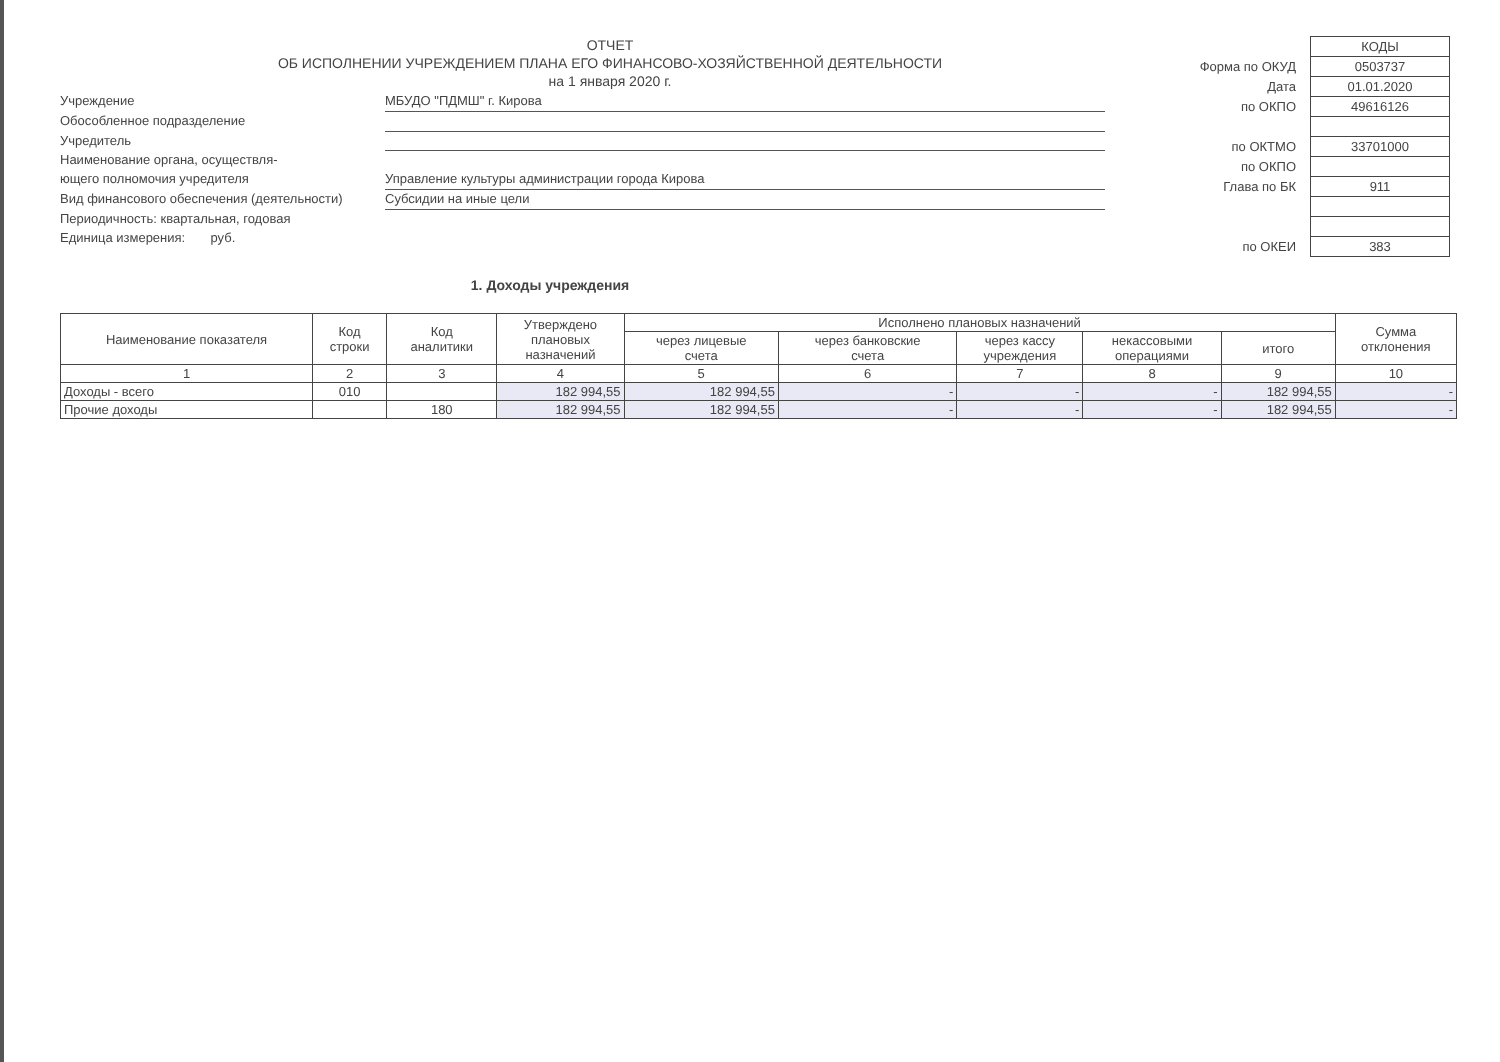ОТЧЕТ
ОБ ИСПОЛНЕНИИ УЧРЕЖДЕНИЕМ ПЛАНА ЕГО ФИНАНСОВО-ХОЗЯЙСТВЕННОЙ ДЕЯТЕЛЬНОСТИ
на 1 января 2020 г.
Учреждение
МБУДО "ПДМШ" г. Кирова
Обособленное подразделение
Учредитель
Наименование органа, осуществля-
ющего полномочия учредителя
Управление культуры администрации города Кирова
Вид финансового обеспечения (деятельности)
Субсидии на иные цели
Периодичность: квартальная, годовая
Единица измерения: руб.
| | КОДЫ |
| Форма по ОКУД | 0503737 |
| Дата | 01.01.2020 |
| по ОКПО | 49616126 |
| по ОКТМО | 33701000 |
| по ОКПО | |
| Глава по БК | 911 |
| по ОКЕИ | 383 |
1. Доходы учреждения
| Наименование показателя | Код строки | Код аналитики | Утверждено плановых назначений | Исполнено плановых назначений | | | | | Сумма отклонения |
| --- | --- | --- | --- | --- | --- | --- | --- | --- | --- |
| | | | | через лицевые счета | через банковские счета | через кассу учреждения | некассовыми операциями | итого | |
| 1 | 2 | 3 | 4 | 5 | 6 | 7 | 8 | 9 | 10 |
| Доходы - всего | 010 | | 182 994,55 | 182 994,55 | - | - | - | 182 994,55 | - |
| Прочие доходы | | 180 | 182 994,55 | 182 994,55 | - | - | - | 182 994,55 | - |